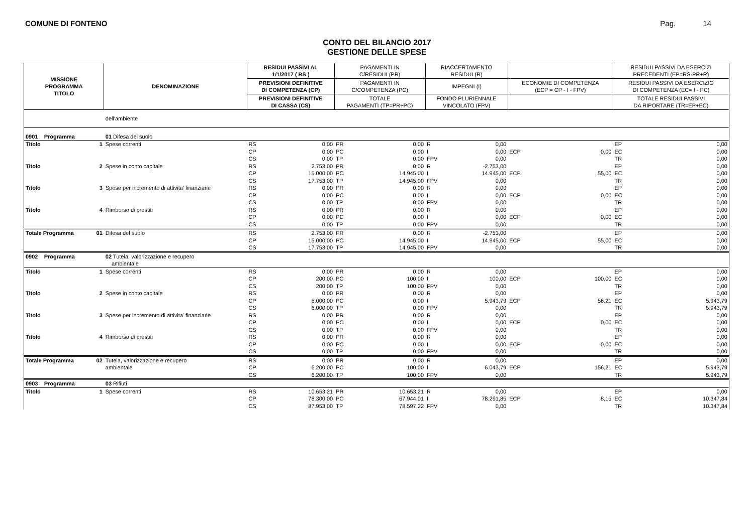COMUNE DI FONTENO Pag. 14
CONTO DEL BILANCIO 2017
GESTIONE DELLE SPESE
| MISSIONE PROGRAMMA TITOLO | | DENOMINAZIONE | RESIDUI PASSIVI AL 1/1/2017 ( RS ) | | PAGAMENTI IN C/RESIDUI (PR) | | RIACCERTAMENTO RESIDUI (R) | | | | RESIDUI PASSIVI DA ESERCIZI PRECEDENTI (EP=RS-PR+R) | |
| --- | --- | --- | --- | --- | --- | --- | --- | --- | --- | --- | --- | --- |
| | | | PREVISIONI DEFINITIVE DI COMPETENZA (CP) | | PAGAMENTI IN C/COMPETENZA (PC) | | IMPEGNI (I) | | ECONOMIE DI COMPETENZA (ECP = CP - I - FPV) | | RESIDUI PASSIVI DA ESERCIZIO DI COMPETENZA (EC= I - PC) | |
| | | | PREVISIONI DEFINITIVE DI CASSA (CS) | | TOTALE PAGAMENTI (TP=PR+PC) | | FONDO PLURIENNALE VINCOLATO (FPV) | | | | TOTALE RESIDUI PASSIVI DA RIPORTARE (TR=EP+EC) | |
| | | dell'ambiente | | | | | | | | | | |
| 0901 Programma | | 01 Difesa del suolo | | | | | | | | | | |
| Titolo | 1 | Spese correnti | RS CP CS | 0,00 0,00 0,00 | PR PC TP | 0,00 0,00 0,00 | R I FPV | 0,00 0,00 0,00 | ECP | 0,00 | EP EC TR | 0,00 0,00 0,00 |
| Titolo | 2 | Spese in conto capitale | RS CP CS | 2.753,00 15.000,00 17.753,00 | PR PC TP | 0,00 14.945,00 14.945,00 | R I FPV | -2.753,00 14.945,00 0,00 | ECP | 55,00 | EP EC TR | 0,00 0,00 0,00 |
| Titolo | 3 | Spese per incremento di attivita' finanziarie | RS CP CS | 0,00 0,00 0,00 | PR PC TP | 0,00 0,00 0,00 | R I FPV | 0,00 0,00 0,00 | ECP | 0,00 | EP EC TR | 0,00 0,00 0,00 |
| Titolo | 4 | Rimborso di prestiti | RS CP CS | 0,00 0,00 0,00 | PR PC TP | 0,00 0,00 0,00 | R I FPV | 0,00 0,00 0,00 | ECP | 0,00 | EP EC TR | 0,00 0,00 0,00 |
| Totale Programma | 01 | Difesa del suolo | RS CP CS | 2.753,00 15.000,00 17.753,00 | PR PC TP | 0,00 14.945,00 14.945,00 | R I FPV | -2.753,00 14.945,00 0,00 | ECP | 55,00 | EP EC TR | 0,00 0,00 0,00 |
| 0902 Programma | | 02 Tutela, valorizzazione e recupero ambientale | | | | | | | | | | |
| Titolo | 1 | Spese correnti | RS CP CS | 0,00 200,00 200,00 | PR PC TP | 0,00 100,00 100,00 | R I FPV | 0,00 100,00 0,00 | ECP | 100,00 | EP EC TR | 0,00 0,00 0,00 |
| Titolo | 2 | Spese in conto capitale | RS CP CS | 0,00 6.000,00 6.000,00 | PR PC TP | 0,00 0,00 0,00 | R I FPV | 0,00 5.943,79 0,00 | ECP | 56,21 | EP EC TR | 0,00 5.943,79 5.943,79 |
| Titolo | 3 | Spese per incremento di attivita' finanziarie | RS CP CS | 0,00 0,00 0,00 | PR PC TP | 0,00 0,00 0,00 | R I FPV | 0,00 0,00 0,00 | ECP | 0,00 | EP EC TR | 0,00 0,00 0,00 |
| Titolo | 4 | Rimborso di prestiti | RS CP CS | 0,00 0,00 0,00 | PR PC TP | 0,00 0,00 0,00 | R I FPV | 0,00 0,00 0,00 | ECP | 0,00 | EP EC TR | 0,00 0,00 0,00 |
| Totale Programma | 02 | Tutela, valorizzazione e recupero ambientale | RS CP CS | 0,00 6.200,00 6.200,00 | PR PC TP | 0,00 100,00 100,00 | R I FPV | 0,00 6.043,79 0,00 | ECP | 156,21 | EP EC TR | 0,00 5.943,79 5.943,79 |
| 0903 Programma | | 03 Rifiuti | | | | | | | | | | |
| Titolo | 1 | Spese correnti | RS CP CS | 10.653,21 78.300,00 87.953,00 | PR PC TP | 10.653,21 67.944,01 78.597,22 | R I FPV | 0,00 78.291,85 0,00 | ECP | 8,15 | EP EC TR | 0,00 10.347,84 10.347,84 |